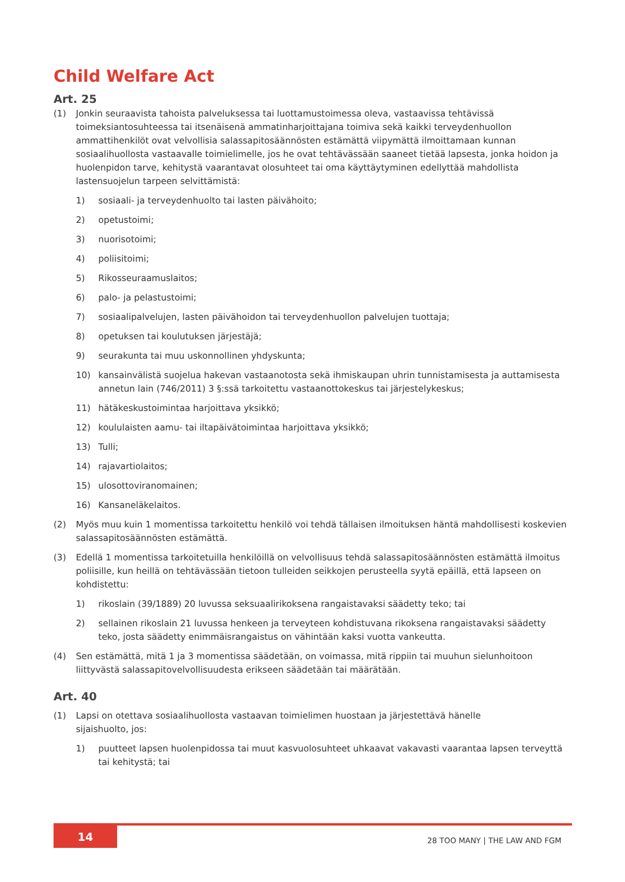Child Welfare Act
Art. 25
(1) Jonkin seuraavista tahoista palveluksessa tai luottamustoimessa oleva, vastaavissa tehtävissä toimeksiantosuhteessa tai itsenäisenä ammatinharjoittajana toimiva sekä kaikki terveydenhuollon ammattihenkilöt ovat velvollisia salassapitosäännösten estämättä viipymättä ilmoittamaan kunnan sosiaalihuollosta vastaavalle toimielimelle, jos he ovat tehtävässään saaneet tietää lapsesta, jonka hoidon ja huolenpidon tarve, kehitystä vaarantavat olosuhteet tai oma käyttäytyminen edellyttää mahdollista lastensuojelun tarpeen selvittämistä:
1) sosiaali- ja terveydenhuolto tai lasten päivähoito;
2) opetustoimi;
3) nuorisotoimi;
4) poliisitoimi;
5) Rikosseuraamuslaitos;
6) palo- ja pelastustoimi;
7) sosiaalipalvelujen, lasten päivähoidon tai terveydenhuollon palvelujen tuottaja;
8) opetuksen tai koulutuksen järjestäjä;
9) seurakunta tai muu uskonnollinen yhdyskunta;
10) kansainvälistä suojelua hakevan vastaanotosta sekä ihmiskaupan uhrin tunnistamisesta ja auttamisesta annetun lain (746/2011) 3 §:ssä tarkoitettu vastaanottokeskus tai järjestelykeskus;
11) hätäkeskustoimintaa harjoittava yksikkö;
12) koululaisten aamu- tai iltapäivätoimintaa harjoittava yksikkö;
13) Tulli;
14) rajavartiolaitos;
15) ulosottoviranomainen;
16) Kansaneläkelaitos.
(2) Myös muu kuin 1 momentissa tarkoitettu henkilö voi tehdä tällaisen ilmoituksen häntä mahdollisesti koskevien salassapitosäännösten estämättä.
(3) Edellä 1 momentissa tarkoitetuilla henkilöillä on velvollisuus tehdä salassapitosäännösten estämättä ilmoitus poliisille, kun heillä on tehtävässään tietoon tulleiden seikkojen perusteella syytä epäillä, että lapseen on kohdistettu:
1) rikoslain (39/1889) 20 luvussa seksuaalirikoksena rangaistavaksi säädetty teko; tai
2) sellainen rikoslain 21 luvussa henkeen ja terveyteen kohdistuvana rikoksena rangaistavaksi säädetty teko, josta säädetty enimmäisrangaistus on vähintään kaksi vuotta vankeutta.
(4) Sen estämättä, mitä 1 ja 3 momentissa säädetään, on voimassa, mitä rippiin tai muuhun sielunhoitoon liittyvästä salassapitovelvollisuudesta erikseen säädetään tai määrätään.
Art. 40
(1) Lapsi on otettava sosiaalihuollosta vastaavan toimielimen huostaan ja järjestettävä hänelle
sijaishuolto, jos:
1) puutteet lapsen huolenpidossa tai muut kasvuolosuhteet uhkaavat vakavasti vaarantaa lapsen terveyttä tai kehitystä; tai
14 28 TOO MANY | THE LAW AND FGM